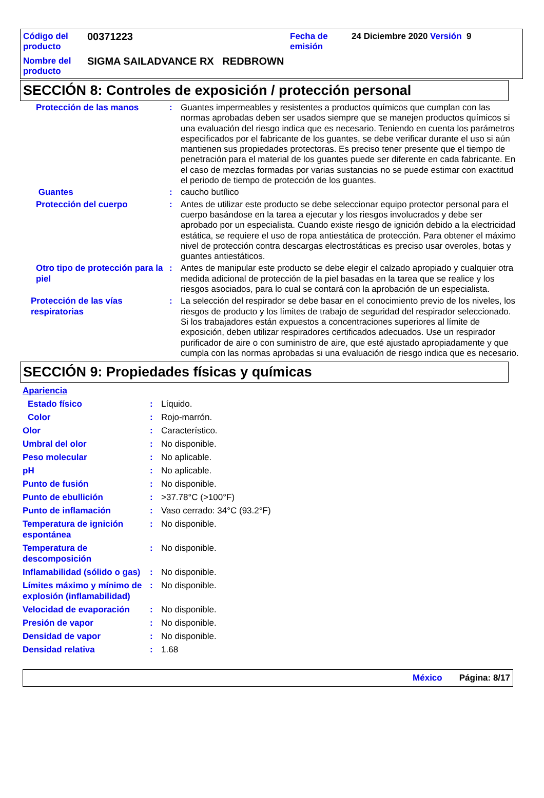| Código del producto | 00371223 | Fecha de emisión | 24 Diciembre 2020 Versión 9 |
| Nombre del producto | SIGMA SAILADVANCE RX REDBROWN | | |
SECCIÓN 8: Controles de exposición / protección personal
Protección de las manos : Guantes impermeables y resistentes a productos químicos que cumplan con las normas aprobadas deben ser usados siempre que se manejen productos químicos si una evaluación del riesgo indica que es necesario. Teniendo en cuenta los parámetros especificados por el fabricante de los guantes, se debe verificar durante el uso si aún mantienen sus propiedades protectoras. Es preciso tener presente que el tiempo de penetración para el material de los guantes puede ser diferente en cada fabricante. En el caso de mezclas formadas por varias sustancias no se puede estimar con exactitud el periodo de tiempo de protección de los guantes.
Guantes : caucho butílico
Protección del cuerpo : Antes de utilizar este producto se debe seleccionar equipo protector personal para el cuerpo basándose en la tarea a ejecutar y los riesgos involucrados y debe ser aprobado por un especialista. Cuando existe riesgo de ignición debido a la electricidad estática, se requiere el uso de ropa antiestática de protección. Para obtener el máximo nivel de protección contra descargas electrostáticas es preciso usar overoles, botas y guantes antiestáticos.
Otro tipo de protección para la piel
: Antes de manipular este producto se debe elegir el calzado apropiado y cualquier otra medida adicional de protección de la piel basadas en la tarea que se realice y los riesgos asociados, para lo cual se contará con la aprobación de un especialista.
Protección de las vías respiratorias
: La selección del respirador se debe basar en el conocimiento previo de los niveles, los riesgos de producto y los límites de trabajo de seguridad del respirador seleccionado. Si los trabajadores están expuestos a concentraciones superiores al límite de exposición, deben utilizar respiradores certificados adecuados. Use un respirador purificador de aire o con suministro de aire, que esté ajustado apropiadamente y que cumpla con las normas aprobadas si una evaluación de riesgo indica que es necesario.
SECCIÓN 9: Propiedades físicas y químicas
Apariencia
Estado físico : Líquido.
Color : Rojo-marrón.
Olor : Característico.
Umbral del olor : No disponible.
Peso molecular : No aplicable.
pH : No aplicable.
Punto de fusión : No disponible.
Punto de ebullición : >37.78°C (>100°F)
Punto de inflamación : Vaso cerrado: 34°C (93.2°F)
Temperatura de ignición espontánea
: No disponible.
Temperatura de descomposición
: No disponible.
Inflamabilidad (sólido o gas)
: No disponible.
Límites máximo y mínimo de explosión (inflamabilidad)
: No disponible.
Velocidad de evaporación : No disponible.
Presión de vapor : No disponible.
Densidad de vapor : No disponible.
Densidad relativa : 1.68
México Página: 8/17